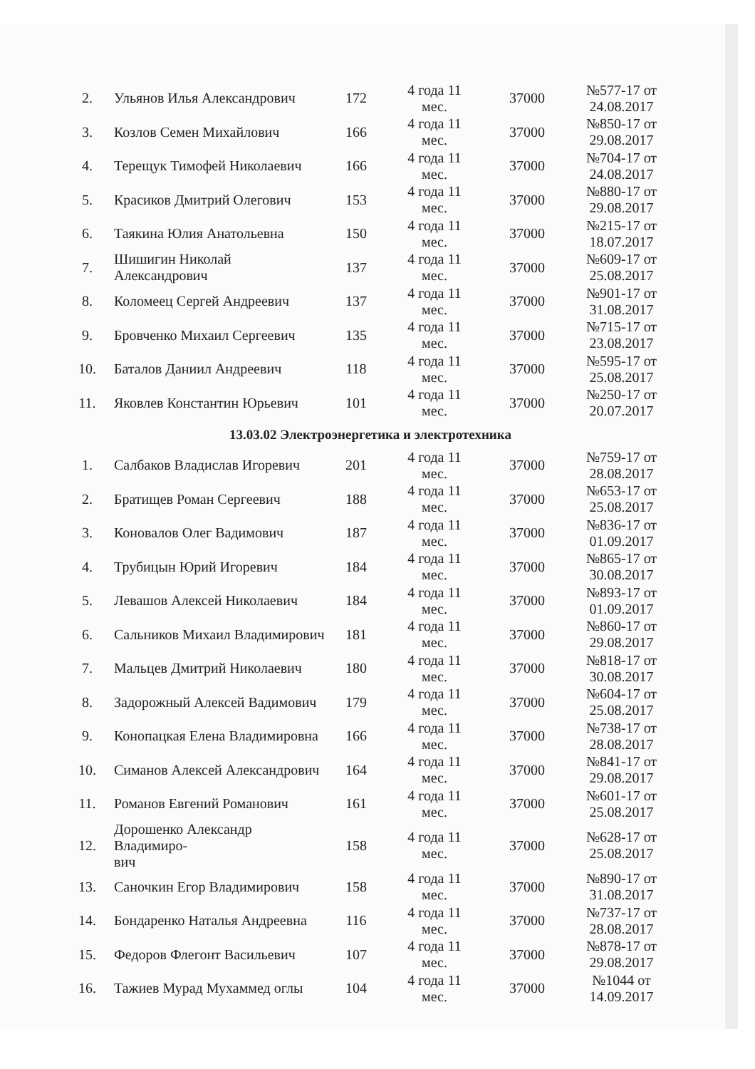| 2. | Ульянов Илья Александрович | 172 | 4 года 11 мес. | 37000 | №577-17 от 24.08.2017 |
| 3. | Козлов Семен Михайлович | 166 | 4 года 11 мес. | 37000 | №850-17 от 29.08.2017 |
| 4. | Терещук Тимофей Николаевич | 166 | 4 года 11 мес. | 37000 | №704-17 от 24.08.2017 |
| 5. | Красиков Дмитрий Олегович | 153 | 4 года 11 мес. | 37000 | №880-17 от 29.08.2017 |
| 6. | Таякина Юлия Анатольевна | 150 | 4 года 11 мес. | 37000 | №215-17 от 18.07.2017 |
| 7. | Шишигин Николай Александрович | 137 | 4 года 11 мес. | 37000 | №609-17 от 25.08.2017 |
| 8. | Коломеец Сергей Андреевич | 137 | 4 года 11 мес. | 37000 | №901-17 от 31.08.2017 |
| 9. | Бровченко Михаил Сергеевич | 135 | 4 года 11 мес. | 37000 | №715-17 от 23.08.2017 |
| 10. | Баталов Даниил Андреевич | 118 | 4 года 11 мес. | 37000 | №595-17 от 25.08.2017 |
| 11. | Яковлев Константин Юрьевич | 101 | 4 года 11 мес. | 37000 | №250-17 от 20.07.2017 |
| 13.03.02 Электроэнергетика и электротехника | | | | | |
| 1. | Салбаков Владислав Игоревич | 201 | 4 года 11 мес. | 37000 | №759-17 от 28.08.2017 |
| 2. | Братищев Роман Сергеевич | 188 | 4 года 11 мес. | 37000 | №653-17 от 25.08.2017 |
| 3. | Коновалов Олег Вадимович | 187 | 4 года 11 мес. | 37000 | №836-17 от 01.09.2017 |
| 4. | Трубицын Юрий Игоревич | 184 | 4 года 11 мес. | 37000 | №865-17 от 30.08.2017 |
| 5. | Левашов Алексей Николаевич | 184 | 4 года 11 мес. | 37000 | №893-17 от 01.09.2017 |
| 6. | Сальников Михаил Владимирович | 181 | 4 года 11 мес. | 37000 | №860-17 от 29.08.2017 |
| 7. | Мальцев Дмитрий Николаевич | 180 | 4 года 11 мес. | 37000 | №818-17 от 30.08.2017 |
| 8. | Задорожный Алексей Вадимович | 179 | 4 года 11 мес. | 37000 | №604-17 от 25.08.2017 |
| 9. | Конопацкая Елена Владимировна | 166 | 4 года 11 мес. | 37000 | №738-17 от 28.08.2017 |
| 10. | Симанов Алексей Александрович | 164 | 4 года 11 мес. | 37000 | №841-17 от 29.08.2017 |
| 11. | Романов Евгений Романович | 161 | 4 года 11 мес. | 37000 | №601-17 от 25.08.2017 |
| 12. | Дорошенко Александр Владимиро- вич | 158 | 4 года 11 мес. | 37000 | №628-17 от 25.08.2017 |
| 13. | Саночкин Егор Владимирович | 158 | 4 года 11 мес. | 37000 | №890-17 от 31.08.2017 |
| 14. | Бондаренко Наталья Андреевна | 116 | 4 года 11 мес. | 37000 | №737-17 от 28.08.2017 |
| 15. | Федоров Флегонт Васильевич | 107 | 4 года 11 мес. | 37000 | №878-17 от 29.08.2017 |
| 16. | Тажиев Мурад Мухаммед оглы | 104 | 4 года 11 мес. | 37000 | №1044 от 14.09.2017 |